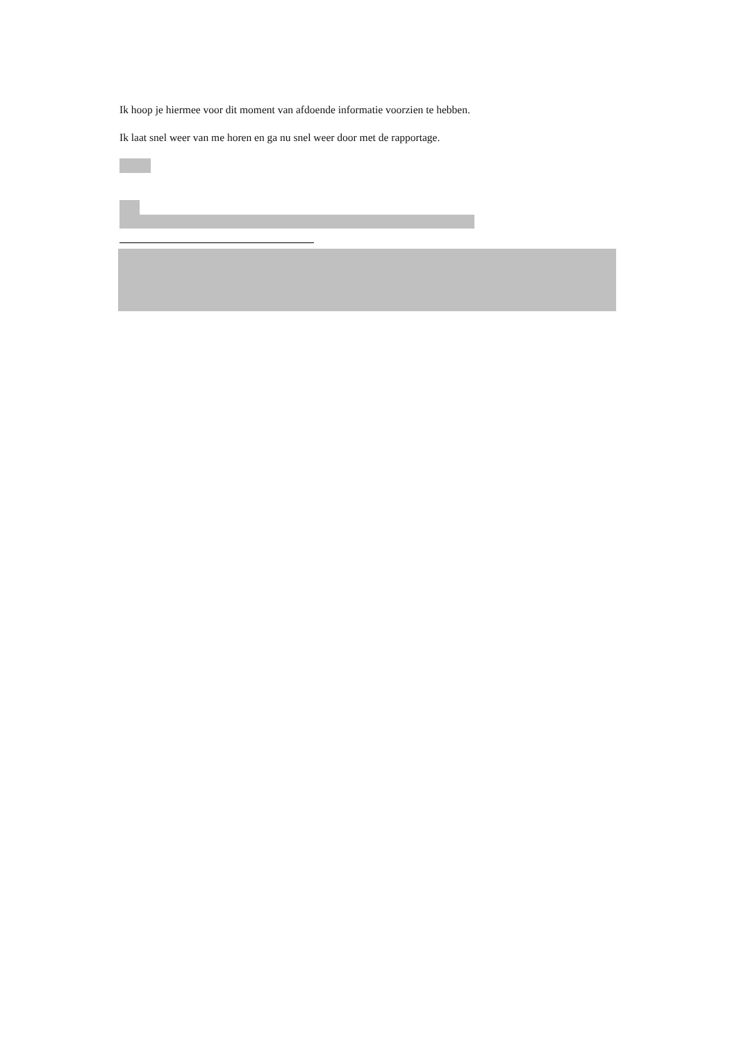Ik hoop je hiermee voor dit moment van afdoende informatie voorzien te hebben.
Ik laat snel weer van me horen en ga nu snel weer door met de rapportage.